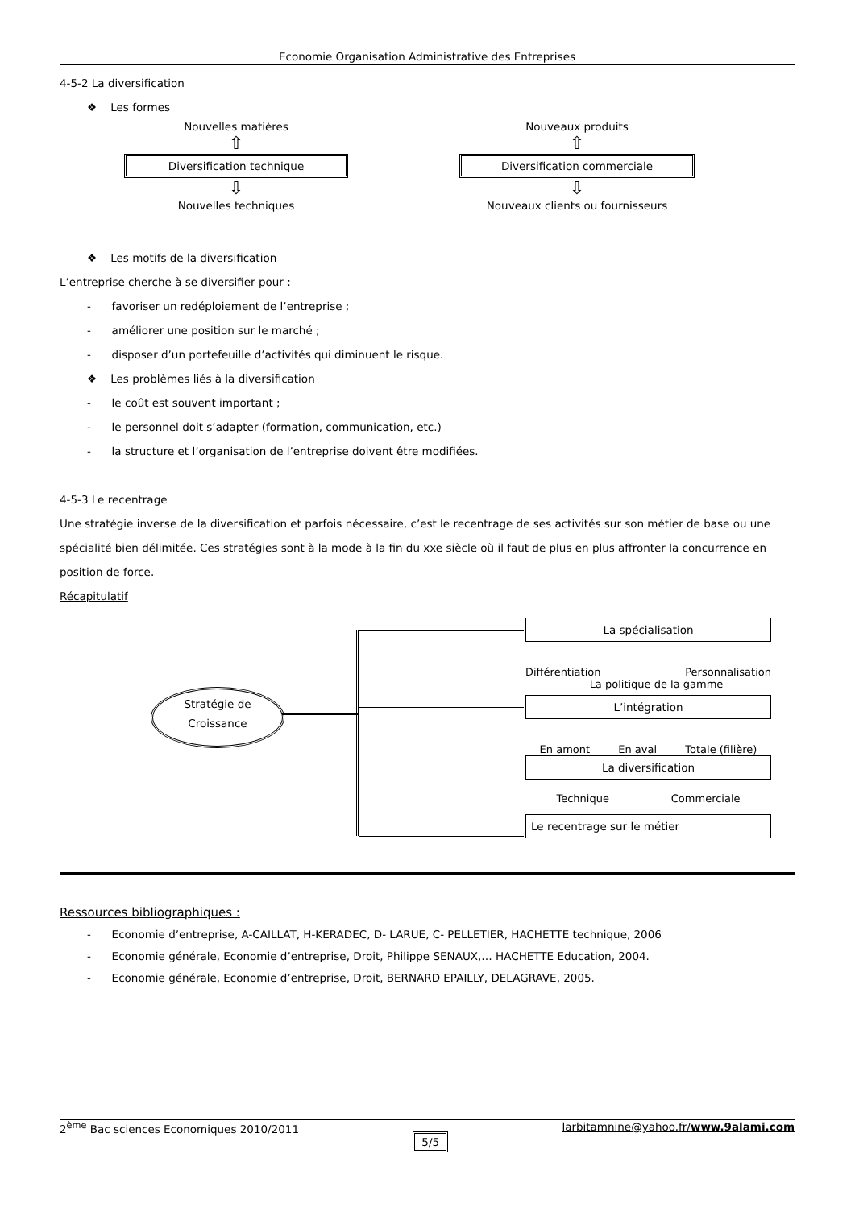Economie Organisation Administrative des Entreprises
4-5-2 La diversification
❖ Les formes
Nouvelles matières
⇧
Diversification technique
⇩
Nouvelles techniques
Nouveaux produits
⇧
Diversification commerciale
⇩
Nouveaux clients ou fournisseurs
❖ Les motifs de la diversification
L’entreprise cherche à se diversifier pour :
- favoriser un redéploiement de l’entreprise ;
- améliorer une position sur le marché ;
- disposer d’un portefeuille d’activités qui diminuent le risque.
❖ Les problèmes liés à la diversification
- le coût est souvent important ;
- le personnel doit s’adapter (formation, communication, etc.)
- la structure et l’organisation de l’entreprise doivent être modifiées.
4-5-3 Le recentrage
Une stratégie inverse de la diversification et parfois nécessaire, c’est le recentrage de ses activités sur son métier de base ou une spécialité bien délimitée. Ces stratégies sont à la mode à la fin du xxe siècle où il faut de plus en plus affronter la concurrence en position de force.
Récapitulatif
Stratégie de
Croissance
La spécialisation
Différentiation Personnalisation
La politique de la gamme
L’intégration
En amont En aval Totale (filière)
La diversification
Technique Commerciale
Le recentrage sur le métier
Ressources bibliographiques :
- Economie d’entreprise, A-CAILLAT, H-KERADEC, D- LARUE, C- PELLETIER, HACHETTE technique, 2006
- Economie générale, Economie d’entreprise, Droit, Philippe SENAUX,… HACHETTE Education, 2004.
- Economie générale, Economie d’entreprise, Droit, BERNARD EPAILLY, DELAGRAVE, 2005.
2<sup>ème</sup> Bac sciences Economiques 2010/2011 5/5 larbitamnine@yahoo.fr/www.9alami.com